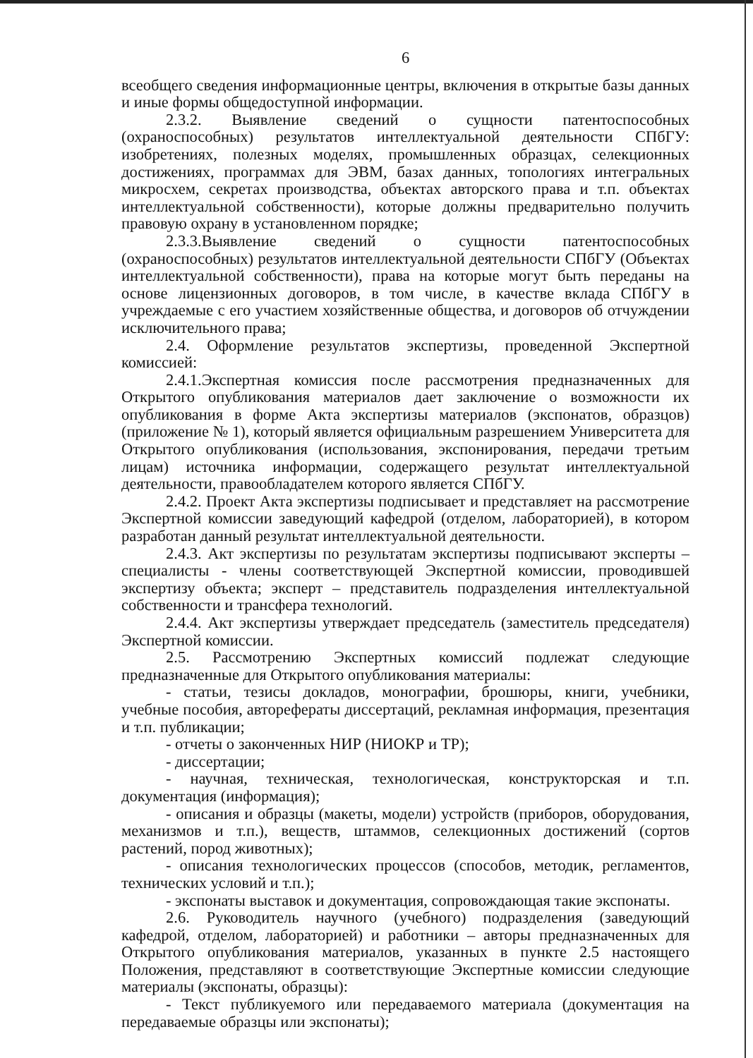6
всеобщего сведения информационные центры, включения в открытые базы данных и иные формы общедоступной информации.
2.3.2. Выявление сведений о сущности патентоспособных (охраноспособных) результатов интеллектуальной деятельности СПбГУ: изобретениях, полезных моделях, промышленных образцах, селекционных достижениях, программах для ЭВМ, базах данных, топологиях интегральных микросхем, секретах производства, объектах авторского права и т.п. объектах интеллектуальной собственности), которые должны предварительно получить правовую охрану в установленном порядке;
2.3.3.Выявление сведений о сущности патентоспособных (охраноспособных) результатов интеллектуальной деятельности СПбГУ (Объектах интеллектуальной собственности), права на которые могут быть переданы на основе лицензионных договоров, в том числе, в качестве вклада СПбГУ в учреждаемые с его участием хозяйственные общества, и договоров об отчуждении исключительного права;
2.4. Оформление результатов экспертизы, проведенной Экспертной комиссией:
2.4.1.Экспертная комиссия после рассмотрения предназначенных для Открытого опубликования материалов дает заключение о возможности их опубликования в форме Акта экспертизы материалов (экспонатов, образцов) (приложение № 1), который является официальным разрешением Университета для Открытого опубликования (использования, экспонирования, передачи третьим лицам) источника информации, содержащего результат интеллектуальной деятельности, правообладателем которого является СПбГУ.
2.4.2. Проект Акта экспертизы подписывает и представляет на рассмотрение Экспертной комиссии заведующий кафедрой (отделом, лабораторией), в котором разработан данный результат интеллектуальной деятельности.
2.4.3. Акт экспертизы по результатам экспертизы подписывают эксперты – специалисты - члены соответствующей Экспертной комиссии, проводившей экспертизу объекта; эксперт – представитель подразделения интеллектуальной собственности и трансфера технологий.
2.4.4. Акт экспертизы утверждает председатель (заместитель председателя) Экспертной комиссии.
2.5. Рассмотрению Экспертных комиссий подлежат следующие предназначенные для Открытого опубликования материалы:
- статьи, тезисы докладов, монографии, брошюры, книги, учебники, учебные пособия, авторефераты диссертаций, рекламная информация, презентация и т.п. публикации;
- отчеты о законченных НИР (НИОКР и ТР);
- диссертации;
- научная, техническая, технологическая, конструкторская и т.п. документация (информация);
- описания и образцы (макеты, модели) устройств (приборов, оборудования, механизмов и т.п.), веществ, штаммов, селекционных достижений (сортов растений, пород животных);
- описания технологических процессов (способов, методик, регламентов, технических условий и т.п.);
- экспонаты выставок и документация, сопровождающая такие экспонаты.
2.6. Руководитель научного (учебного) подразделения (заведующий кафедрой, отделом, лабораторией) и работники – авторы предназначенных для Открытого опубликования материалов, указанных в пункте 2.5 настоящего Положения, представляют в соответствующие Экспертные комиссии следующие материалы (экспонаты, образцы):
- Текст публикуемого или передаваемого материала (документация на передаваемые образцы или экспонаты);